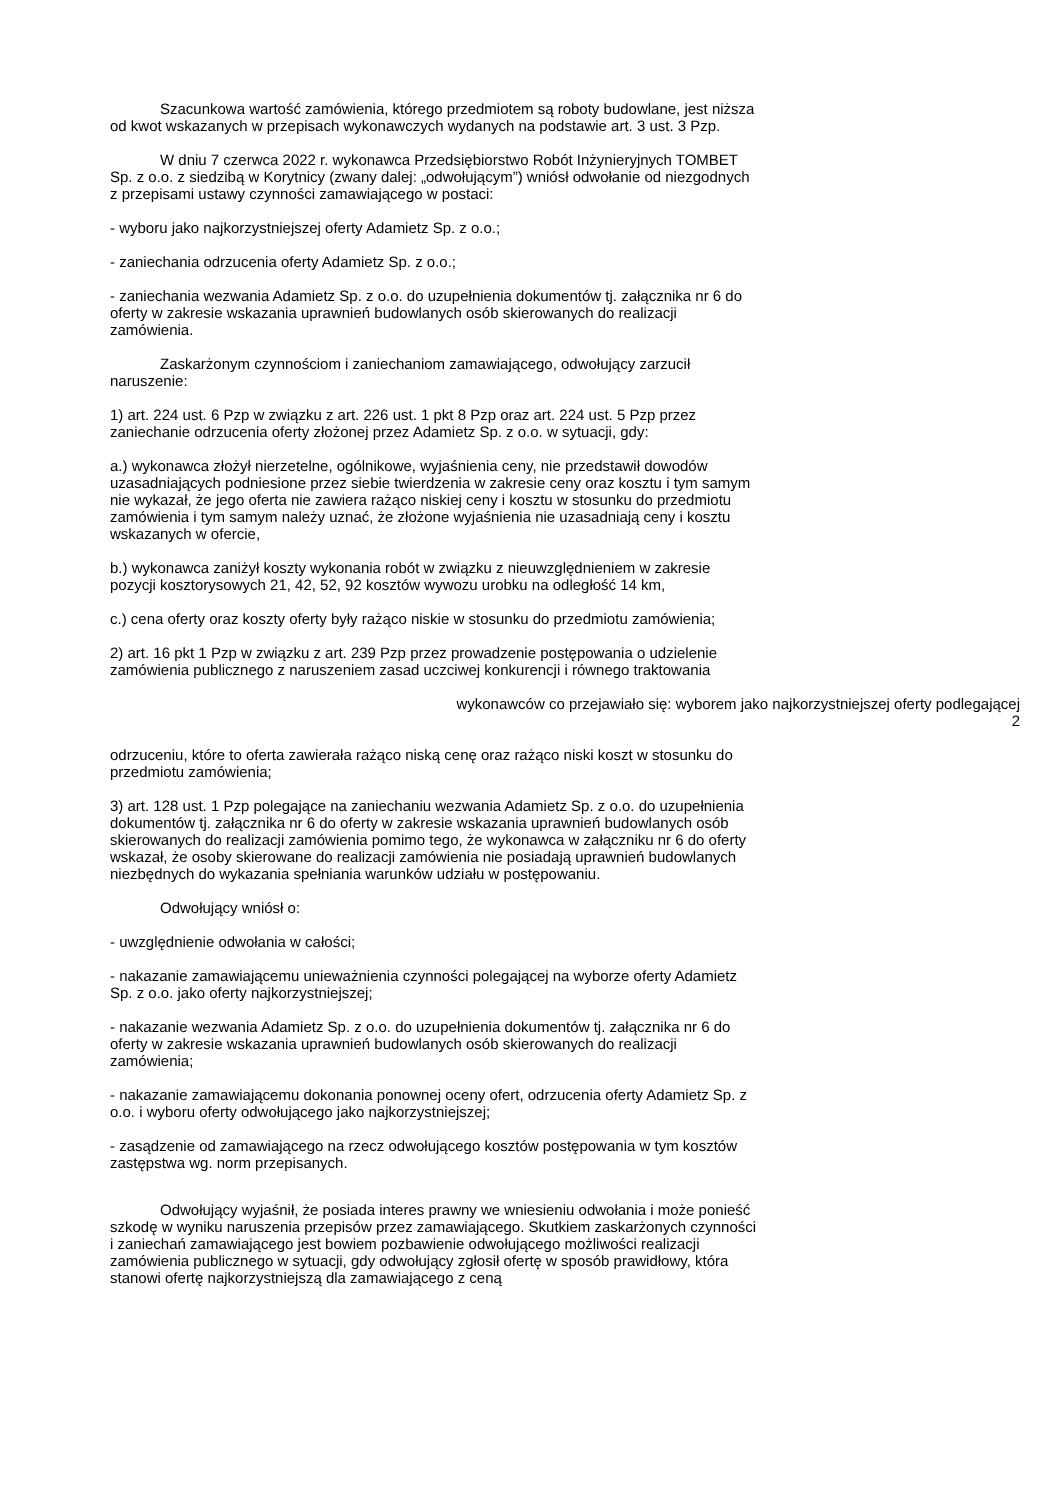Szacunkowa wartość zamówienia, którego przedmiotem są roboty budowlane, jest niższa od kwot wskazanych w przepisach wykonawczych wydanych na podstawie art. 3 ust. 3 Pzp.
W dniu 7 czerwca 2022 r. wykonawca Przedsiębiorstwo Robót Inżynieryjnych TOMBET Sp. z o.o. z siedzibą w Korytnicy (zwany dalej: „odwołującym”) wniósł odwołanie od niezgodnych z przepisami ustawy czynności zamawiającego w postaci:
- wyboru jako najkorzystniejszej oferty Adamietz Sp. z o.o.;
- zaniechania odrzucenia oferty Adamietz Sp. z o.o.;
- zaniechania wezwania Adamietz Sp. z o.o. do uzupełnienia dokumentów tj. załącznika nr 6 do oferty w zakresie wskazania uprawnień budowlanych osób skierowanych do realizacji zamówienia.
Zaskarżonym czynnościom i zaniechaniom zamawiającego, odwołujący zarzucił naruszenie:
1) art. 224 ust. 6 Pzp w związku z art. 226 ust. 1 pkt 8 Pzp oraz art. 224 ust. 5 Pzp przez zaniechanie odrzucenia oferty złożonej przez Adamietz Sp. z o.o. w sytuacji, gdy:
a.) wykonawca złożył nierzetelne, ogólnikowe, wyjaśnienia ceny, nie przedstawił dowodów uzasadniających podniesione przez siebie twierdzenia w zakresie ceny oraz kosztu i tym samym nie wykazał, że jego oferta nie zawiera rażąco niskiej ceny i kosztu w stosunku do przedmiotu zamówienia i tym samym należy uznać, że złożone wyjaśnienia nie uzasadniają ceny i kosztu wskazanych w ofercie,
b.) wykonawca zaniżył koszty wykonania robót w związku z nieuwzględnieniem w zakresie pozycji kosztorysowych 21, 42, 52, 92 kosztów wywozu urobku na odległość 14 km,
c.) cena oferty oraz koszty oferty były rażąco niskie w stosunku do przedmiotu zamówienia;
2) art. 16 pkt 1 Pzp w związku z art. 239 Pzp przez prowadzenie postępowania o udzielenie zamówienia publicznego z naruszeniem zasad uczciwej konkurencji i równego traktowania
wykonawców co przejawiało się: wyborem jako najkorzystniejszej oferty podlegającej
2
odrzuceniu, które to oferta zawierała rażąco niską cenę oraz rażąco niski koszt w stosunku do przedmiotu zamówienia;
3) art. 128 ust. 1 Pzp polegające na zaniechaniu wezwania Adamietz Sp. z o.o. do uzupełnienia dokumentów tj. załącznika nr 6 do oferty w zakresie wskazania uprawnień budowlanych osób skierowanych do realizacji zamówienia pomimo tego, że wykonawca w załączniku nr 6 do oferty wskazał, że osoby skierowane do realizacji zamówienia nie posiadają uprawnień budowlanych niezbędnych do wykazania spełniania warunków udziału w postępowaniu.
Odwołujący wniósł o:
- uwzględnienie odwołania w całości;
- nakazanie zamawiającemu unieważnienia czynności polegającej na wyborze oferty Adamietz Sp. z o.o. jako oferty najkorzystniejszej;
- nakazanie wezwania Adamietz Sp. z o.o. do uzupełnienia dokumentów tj. załącznika nr 6 do oferty w zakresie wskazania uprawnień budowlanych osób skierowanych do realizacji zamówienia;
- nakazanie zamawiającemu dokonania ponownej oceny ofert, odrzucenia oferty Adamietz Sp. z o.o. i wyboru oferty odwołującego jako najkorzystniejszej;
- zasądzenie od zamawiającego na rzecz odwołującego kosztów postępowania w tym kosztów zastępstwa wg. norm przepisanych.
Odwołujący wyjaśnił, że posiada interes prawny we wniesieniu odwołania i może ponieść szkodę w wyniku naruszenia przepisów przez zamawiającego. Skutkiem zaskarżonych czynności i zaniechań zamawiającego jest bowiem pozbawienie odwołującego możliwości realizacji zamówienia publicznego w sytuacji, gdy odwołujący zgłosił ofertę w sposób prawidłowy, która stanowi ofertę najkorzystniejszą dla zamawiającego z ceną